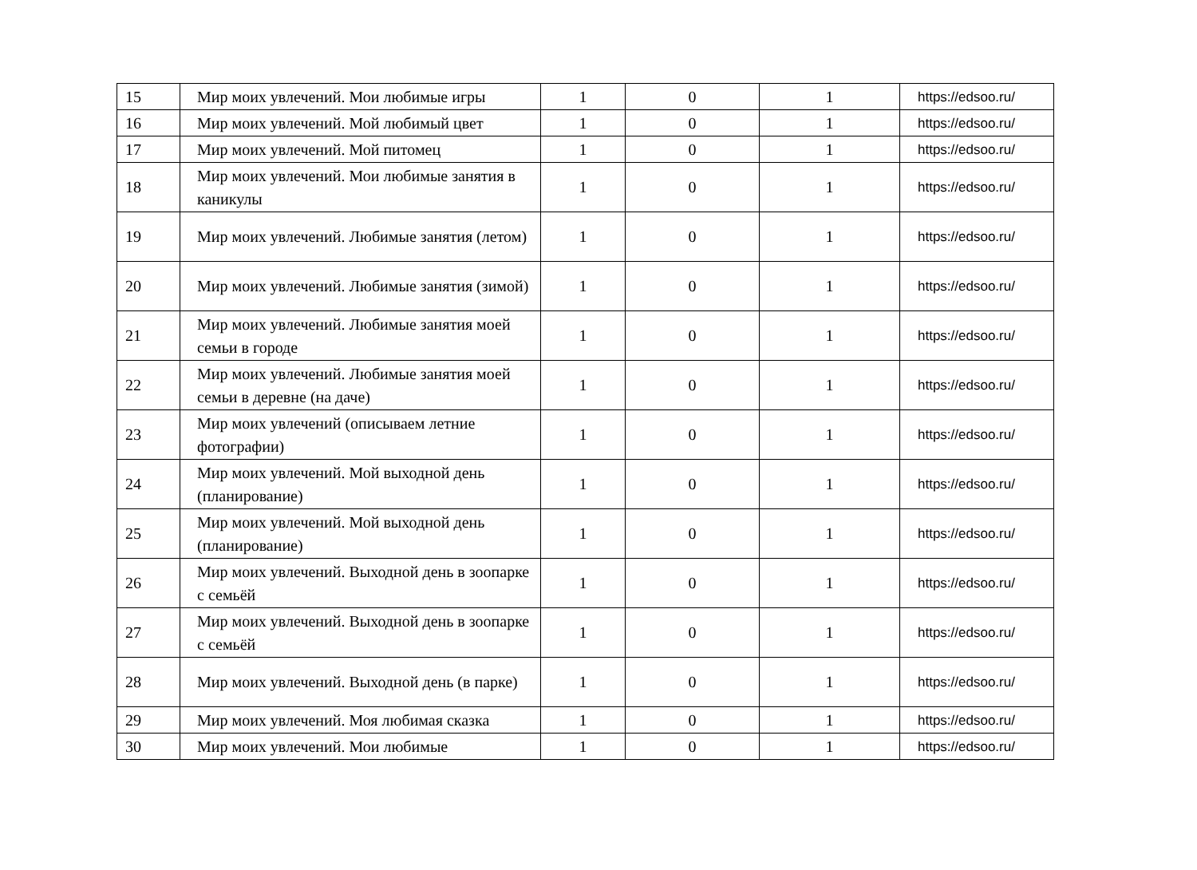| 15 | Мир моих увлечений. Мои любимые игры | 1 | 0 | 1 | https://edsoo.ru/ |
| 16 | Мир моих увлечений. Мой любимый цвет | 1 | 0 | 1 | https://edsoo.ru/ |
| 17 | Мир моих увлечений. Мой питомец | 1 | 0 | 1 | https://edsoo.ru/ |
| 18 | Мир моих увлечений. Мои любимые занятия в каникулы | 1 | 0 | 1 | https://edsoo.ru/ |
| 19 | Мир моих увлечений. Любимые занятия (летом) | 1 | 0 | 1 | https://edsoo.ru/ |
| 20 | Мир моих увлечений. Любимые занятия (зимой) | 1 | 0 | 1 | https://edsoo.ru/ |
| 21 | Мир моих увлечений. Любимые занятия моей семьи в городе | 1 | 0 | 1 | https://edsoo.ru/ |
| 22 | Мир моих увлечений. Любимые занятия моей семьи в деревне (на даче) | 1 | 0 | 1 | https://edsoo.ru/ |
| 23 | Мир моих увлечений (описываем летние фотографии) | 1 | 0 | 1 | https://edsoo.ru/ |
| 24 | Мир моих увлечений. Мой выходной день (планирование) | 1 | 0 | 1 | https://edsoo.ru/ |
| 25 | Мир моих увлечений. Мой выходной день (планирование) | 1 | 0 | 1 | https://edsoo.ru/ |
| 26 | Мир моих увлечений. Выходной день в зоопарке с семьёй | 1 | 0 | 1 | https://edsoo.ru/ |
| 27 | Мир моих увлечений. Выходной день в зоопарке с семьёй | 1 | 0 | 1 | https://edsoo.ru/ |
| 28 | Мир моих увлечений. Выходной день (в парке) | 1 | 0 | 1 | https://edsoo.ru/ |
| 29 | Мир моих увлечений. Моя любимая сказка | 1 | 0 | 1 | https://edsoo.ru/ |
| 30 | Мир моих увлечений. Мои любимые | 1 | 0 | 1 | https://edsoo.ru/ |